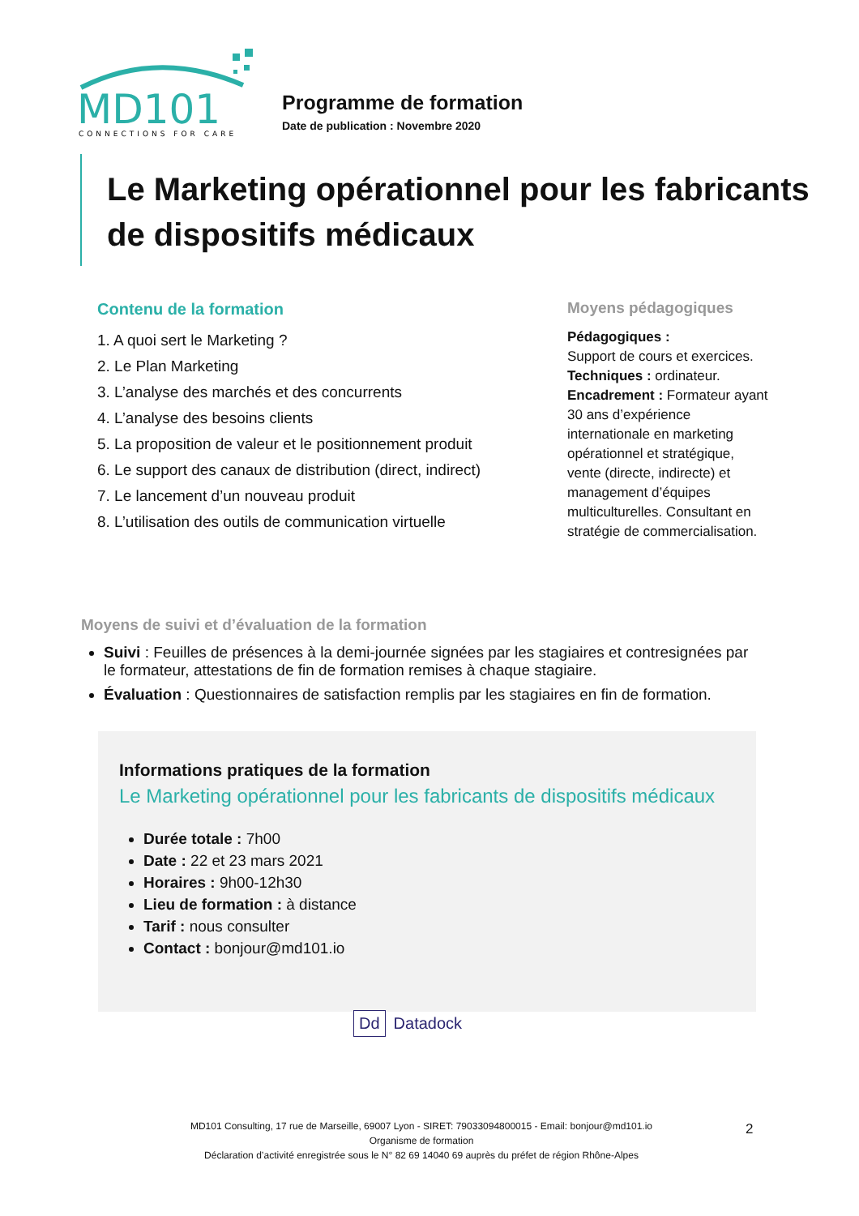MD101
CONNECTIONS FOR CARE
Programme de formation
Date de publication : Novembre 2020
Le Marketing opérationnel pour les fabricants de dispositifs médicaux
Contenu de la formation
1. A quoi sert le Marketing ?
2. Le Plan Marketing
3. L’analyse des marchés et des concurrents
4. L’analyse des besoins clients
5. La proposition de valeur et le positionnement produit
6. Le support des canaux de distribution (direct, indirect)
7. Le lancement d’un nouveau produit
8. L’utilisation des outils de communication virtuelle
Moyens pédagogiques
Pédagogiques :
Support de cours et exercices.
Techniques : ordinateur.
Encadrement : Formateur ayant 30 ans d’expérience internationale en marketing opérationnel et stratégique, vente (directe, indirecte) et management d’équipes multiculturelles. Consultant en stratégie de commercialisation.
Moyens de suivi et d’évaluation de la formation
Suivi : Feuilles de présences à la demi-journée signées par les stagiaires et contresignées par le formateur, attestations de fin de formation remises à chaque stagiaire.
Évaluation : Questionnaires de satisfaction remplis par les stagiaires en fin de formation.
Informations pratiques de la formation
Le Marketing opérationnel pour les fabricants de dispositifs médicaux
Durée totale : 7h00
Date : 22 et 23 mars 2021
Horaires : 9h00-12h30
Lieu de formation : à distance
Tarif : nous consulter
Contact : bonjour@md101.io
Dd Datadock
MD101 Consulting, 17 rue de Marseille, 69007 Lyon - SIRET: 79033094800015 - Email: bonjour@md101.io
Organisme de formation
Déclaration d’activité enregistrée sous le N° 82 69 14040 69 auprès du préfet de région Rhône-Alpes
2